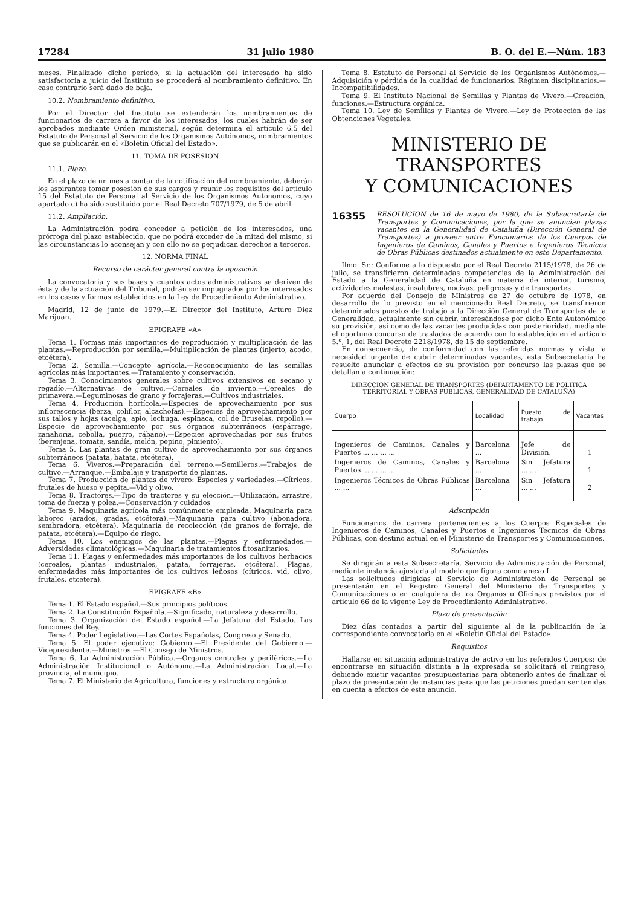17284 31 julio 1980 B. O. del E.—Núm. 183
meses. Finalizado dicho período, si la actuación del interesado ha sido satisfactoria a juicio del Instituto se procederá al nombramiento definitivo. En caso contrario será dado de baja.
10.2. Nombramiento definitivo.
Por el Director del Instituto se extenderán los nombramientos de funcionarios de carrera a favor de los interesados, los cuales habrán de ser aprobados mediante Orden ministerial, según determina el artículo 6.5 del Estatuto de Personal al Servicio de los Organismos Autónomos, nombramientos que se publicarán en el «Boletín Oficial del Estado».
11. TOMA DE POSESION
11.1. Plazo.
En el plazo de un mes a contar de la notificación del nombramiento, deberán los aspirantes tomar posesión de sus cargos y reunir los requisitos del artículo 15 del Estatuto de Personal al Servicio de los Organismos Autónomos, cuyo apartado c) ha sido sustituido por el Real Decreto 707/1979, de 5 de abril.
11.2. Ampliación.
La Administración podrá conceder a petición de los interesados, una prórroga del plazo establecido, que no podrá exceder de la mitad del mismo, si las circunstancias lo aconsejan y con ello no se perjudican derechos a terceros.
12. NORMA FINAL
Recurso de carácter general contra la oposición
La convocatoria y sus bases y cuantos actos administrativos se deriven de ésta y de la actuación del Tribunal, podrán ser impugnados por los interesados en los casos y formas establecidos en la Ley de Procedimiento Administrativo.
Madrid, 12 de junio de 1979.—El Director del Instituto, Arturo Díez Marijuan.
EPIGRAFE «A»
Tema 1. Formas más importantes de reproducción y multiplicación de las plantas.—Reproducción por semilla.—Multiplicación de plantas (injerto, acodo, etcétera).
Tema 2. Semilla.—Concepto agrícola.—Reconocimiento de las semillas agrícolas más importantes.—Tratamiento y conservación.
Tema 3. Conocimientos generales sobre cultivos extensivos en secano y regadío.—Alternativas de cultivo.—Cereales de invierno.—Cereales de primavera.—Leguminosas de grano y forrajeras.—Cultivos industriales.
Tema 4. Producción hortícola.—Especies de aprovechamiento por sus inflorescencia (berza, coliflor, alcachofas).—Especies de aprovechamiento por sus tallos y hojas (acelga, apio, lechuga, espinaca, col de Bruselas, repollo).—Especie de aprovechamiento por sus órganos subterráneos (espárrago, zanahoria, cebolla, puerro, rábano).—Especies aprovechadas por sus frutos (berenjena, tomate, sandía, melón, pepino, pimiento).
Tema 5. Las plantas de gran cultivo de aprovechamiento por sus órganos subterráneos (patata, batata, etcétera).
Tema 6. Viveros.—Preparación del terreno.—Semilleros.—Trabajos de cultivo.—Arranque.—Embalaje y transporte de plantas.
Tema 7. Producción de plantas de vivero: Especies y variedades.—Cítricos, frutales de hueso y pepita.—Vid y olivo.
Tema 8. Tractores.—Tipo de tractores y su elección.—Utilización, arrastre, toma de fuerza y polea.—Conservación y cuidados
Tema 9. Maquinaria agrícola más comúnmente empleada. Maquinaria para laboreo (arados, gradas, etcétera).—Maquinaria para cultivo (abonadora, sembradora, etcétera). Maquinaria de recolección (de granos de forraje, de patata, etcétera).—Equipo de riego.
Tema 10. Los enemigos de las plantas.—Plagas y enfermedades.—Adversidades climatológicas.—Maquinaria de tratamientos fitosanitarios.
Tema 11. Plagas y enfermedades más importantes de los cultivos herbacios (cereales, plantas industriales, patata, forrajeras, etcétera). Plagas, enfermedades más importantes de los cultivos leñosos (cítricos, vid, olivo, frutales, etcétera).
EPIGRAFE «B»
Tema 1. El Estado español.—Sus principios políticos.
Tema 2. La Constitución Española.—Significado, naturaleza y desarrollo.
Tema 3. Organización del Estado español.—La Jefatura del Estado. Las funciones del Rey.
Tema 4. Poder Legislativo.—Las Cortes Españolas, Congreso y Senado.
Tema 5. El poder ejecutivo: Gobierno.—El Presidente del Gobierno.—Vicepresidente.—Ministros.—El Consejo de Ministros.
Tema 6. La Administración Pública.—Organos centrales y periféricos.—La Administración Institucional o Autónoma.—La Administración Local.—La provincia, el municipio.
Tema 7. El Ministerio de Agricultura, funciones y estructura orgánica.
Tema 8. Estatuto de Personal al Servicio de los Organismos Autónomos.—Adquisición y pérdida de la cualidad de funcionarios. Régimen disciplinarios.—Incompatibilidades.
Tema 9. El Instituto Nacional de Semillas y Plantas de Vivero.—Creación, funciones.—Estructura orgánica.
Tema 10. Ley de Semillas y Plantas de Vivero.—Ley de Protección de las Obtenciones Vegetales.
MINISTERIO DE TRANSPORTES
Y COMUNICACIONES
16355
RESOLUCION de 16 de mayo de 1980, de la Subsecretaría de Transportes y Comunicaciones, por la que se anuncian plazas vacantes en la Generalidad de Cataluña (Dirección General de Transportes) a proveer entre Funcionarios de los Cuerpos de Ingenieros de Caminos, Canales y Puertos e Ingenieros Técnicos de Obras Públicas destinados actualmente en este Departamento.
Ilmo. Sr.: Conforme a lo dispuesto por el Real Decreto 2115/1978, de 26 de julio, se transfirieron determinadas competencias de la Administración del Estado a la Generalidad de Cataluña en materia de interior, turismo, actividades molestas, insalubres, nocivas, peligrosas y de transportes.
Por acuerdo del Consejo de Ministros de 27 de octubre de 1978, en desarrollo de lo previsto en el mencionado Real Decreto, se transfirieron determinados puestos de trabajo a la Dirección General de Transportes de la Generalidad, actualmente sin cubrir, interesándose por dicho Ente Autonómico su provisión, así como de las vacantes producidas con posterioridad, mediante el oportuno concurso de traslados de acuerdo con lo establecido en el artículo 5.º, 1, del Real Decreto 2218/1978, de 15 de septiembre.
En consecuencia, de conformidad con las referidas normas y vista la necesidad urgente de cubrir determinadas vacantes, esta Subsecretaría ha resuelto anunciar a efectos de su provisión por concurso las plazas que se detallan a continuación:
DIRECCION GENERAL DE TRANSPORTES (DEPARTAMENTO DE POLITICA TERRITORIAL Y OBRAS PUBLICAS, GENERALIDAD DE CATALUÑA)
| Cuerpo | Localidad | Puesto de trabajo | Vacantes |
| --- | --- | --- | --- |
| Ingenieros de Caminos, Canales y Puertos ... ... ... ... | Barcelona ... | Jefe de División. | 1 |
| Ingenieros de Caminos, Canales y Puertos ... ... ... ... | Barcelona ... | Sin Jefatura ... ... | 1 |
| Ingenieros Técnicos de Obras Públicas ... ... | Barcelona ... | Sin Jefatura ... ... | 2 |
Adscripción
Funcionarios de carrera pertenecientes a los Cuerpos Especiales de Ingenieros de Caminos, Canales y Puertos e Ingenieros Técnicos de Obras Públicas, con destino actual en el Ministerio de Transportes y Comunicaciones.
Solicitudes
Se dirigirán a esta Subsecretaría, Servicio de Administración de Personal, mediante instancia ajustada al modelo que figura como anexo I.
Las solicitudes dirigidas al Servicio de Administración de Personal se presentarán en el Registro General del Ministerio de Transportes y Comunicaciones o en cualquiera de los Organos u Oficinas previstos por el artículo 66 de la vigente Ley de Procedimiento Administrativo.
Plazo de presentación
Diez días contados a partir del siguiente al de la publicación de la correspondiente convocatoria en el «Boletín Oficial del Estado».
Requisitos
Hallarse en situación administrativa de activo en los referidos Cuerpos; de encontrarse en situación distinta a la expresada se solicitará el reingreso, debiendo existir vacantes presupuestarias para obtenerlo antes de finalizar el plazo de presentación de instancias para que las peticiones puedan ser tenidas en cuenta a efectos de este anuncio.